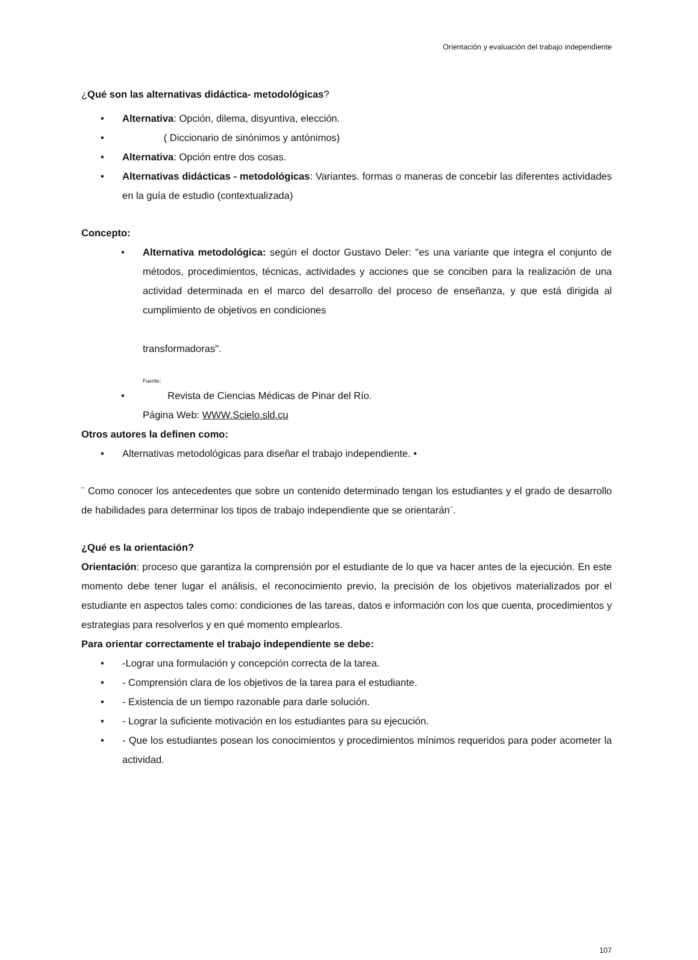Orientación y evaluación del trabajo independiente
¿Qué son las alternativas didáctica- metodológicas?
• Alternativa: Opción, dilema, disyuntiva, elección.
• ( Diccionario de sinónimos y antónimos)
• Alternativa: Opción entre dos cosas.
• Alternativas didácticas - metodológicas: Variantes. formas o maneras de concebir las diferentes actividades en la guía de estudio (contextualizada)
Concepto:
• Alternativa metodológica: según el doctor Gustavo Deler: "es una variante que integra el conjunto de métodos, procedimientos, técnicas, actividades y acciones que se conciben para la realización de una actividad determinada en el marco del desarrollo del proceso de enseñanza, y que está dirigida al cumplimiento de objetivos en condiciones
transformadoras".
Fuente:
• Revista de Ciencias Médicas de Pinar del Río.
Página Web: WWW.Scielo.sld.cu
Otros autores la definen como:
• Alternativas metodológicas para diseñar el trabajo independiente. •
¨ Como conocer los antecedentes que sobre un contenido determinado tengan los estudiantes y el grado de desarrollo de habilidades para determinar los tipos de trabajo independiente que se orientarán¨.
¿Qué es la orientación?
Orientación: proceso que garantiza la comprensión por el estudiante de lo que va hacer antes de la ejecución. En este momento debe tener lugar el análisis, el reconocimiento previo, la precisión de los objetivos materializados por el estudiante en aspectos tales como: condiciones de las tareas, datos e información con los que cuenta, procedimientos y estrategias para resolverlos y en qué momento emplearlos.
Para orientar correctamente el trabajo independiente se debe:
• -Lograr una formulación y concepción correcta de la tarea.
• - Comprensión clara de los objetivos de la tarea para el estudiante.
• - Existencia de un tiempo razonable para darle solución.
• - Lograr la suficiente motivación en los estudiantes para su ejecución.
• - Que los estudiantes posean los conocimientos y procedimientos mínimos requeridos para poder acometer la actividad.
107